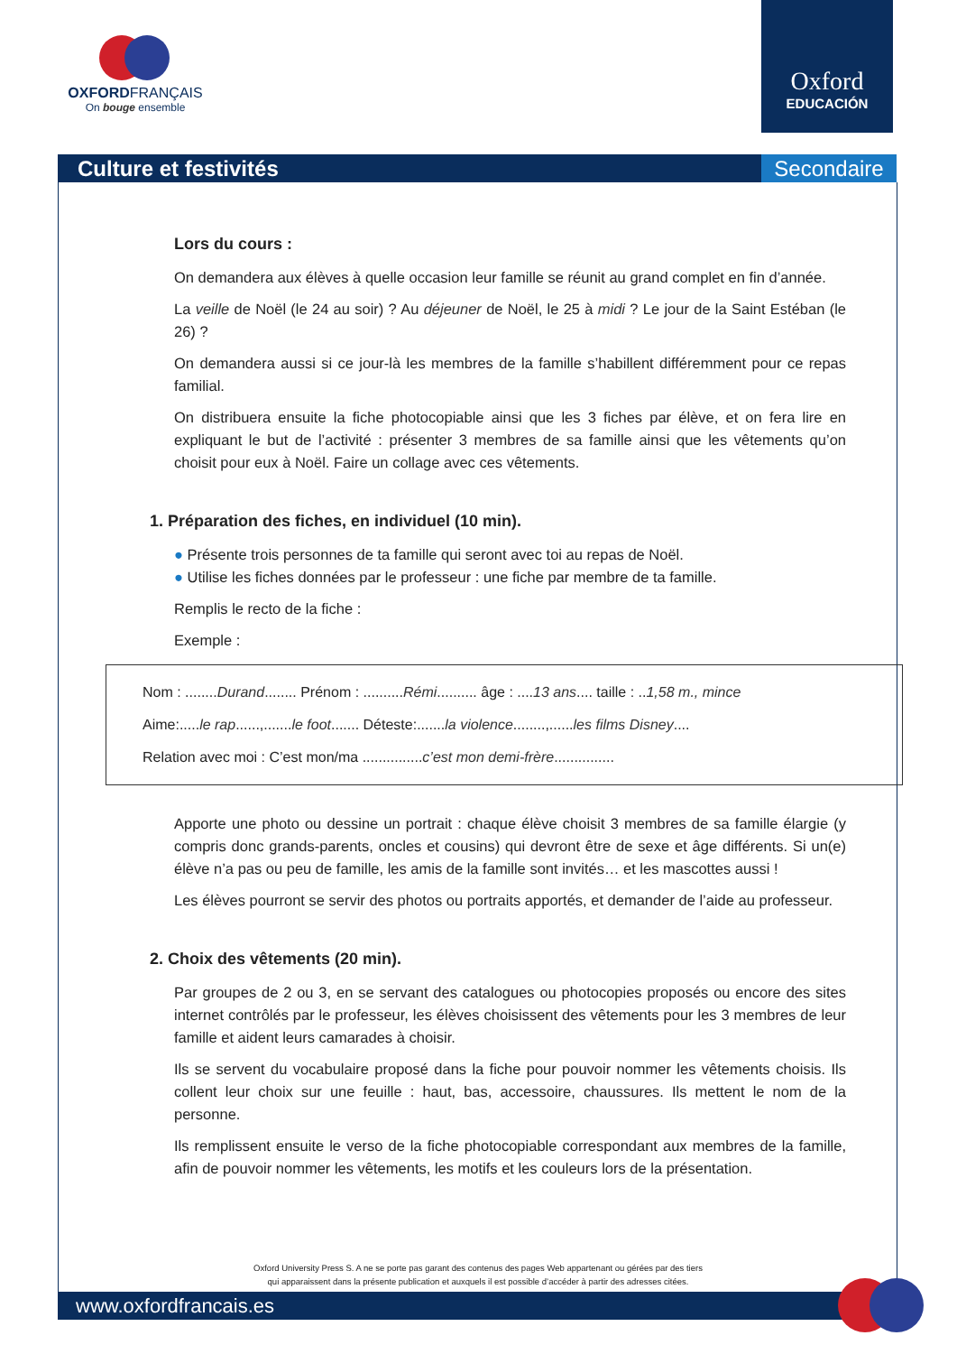OXFORDFRANÇAIS
On bouge ensemble
Oxford
EDUCACIÓN
Culture et festivités
Secondaire
Lors du cours :
On demandera aux élèves à quelle occasion leur famille se réunit au grand complet en fin d’année.
La veille de Noël (le 24 au soir) ? Au déjeuner de Noël, le 25 à midi ? Le jour de la Saint Estéban (le 26) ?
On demandera aussi si ce jour-là les membres de la famille s’habillent différemment pour ce repas familial.
On distribuera ensuite la fiche photocopiable ainsi que les 3 fiches par élève, et on fera lire en expliquant le but de l’activité : présenter 3 membres de sa famille ainsi que les vêtements qu’on choisit pour eux à Noël. Faire un collage avec ces vêtements.
1. Préparation des fiches, en individuel (10 min).
● Présente trois personnes de ta famille qui seront avec toi au repas de Noël.
● Utilise les fiches données par le professeur : une fiche par membre de ta famille.
Remplis le recto de la fiche :
Exemple :
Nom : ........Durand........ Prénom : ..........Rémi.......... âge : ....13 ans.... taille : ..1,58 m., mince
Aime:.....le rap......,.......le foot....... Déteste:.......la violence........,......les films Disney....
Relation avec moi : C’est mon/ma ...............c’est mon demi-frère...............
Apporte une photo ou dessine un portrait : chaque élève choisit 3 membres de sa famille élargie (y compris donc grands-parents, oncles et cousins) qui devront être de sexe et âge différents. Si un(e) élève n’a pas ou peu de famille, les amis de la famille sont invités… et les mascottes aussi !
Les élèves pourront se servir des photos ou portraits apportés, et demander de l’aide au professeur.
2. Choix des vêtements (20 min).
Par groupes de 2 ou 3, en se servant des catalogues ou photocopies proposés ou encore des sites internet contrôlés par le professeur, les élèves choisissent des vêtements pour les 3 membres de leur famille et aident leurs camarades à choisir.
Ils se servent du vocabulaire proposé dans la fiche pour pouvoir nommer les vêtements choisis. Ils collent leur choix sur une feuille : haut, bas, accessoire, chaussures. Ils mettent le nom de la personne.
Ils remplissent ensuite le verso de la fiche photocopiable correspondant aux membres de la famille, afin de pouvoir nommer les vêtements, les motifs et les couleurs lors de la présentation.
Oxford University Press S. A ne se porte pas garant des contenus des pages Web appartenant ou gérées par des tiers
qui apparaissent dans la présente publication et auxquels il est possible d’accéder à partir des adresses citées.
www.oxfordfrancais.es